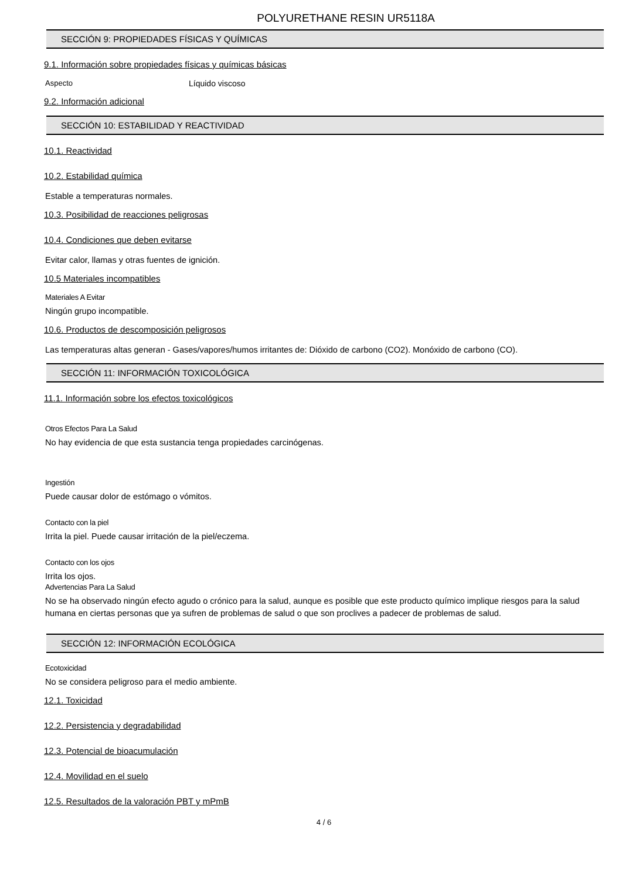POLYURETHANE RESIN UR5118A
SECCIÓN 9: PROPIEDADES FÍSICAS Y QUÍMICAS
9.1. Información sobre propiedades físicas y químicas básicas
Aspecto Líquido viscoso
9.2. Información adicional
SECCIÓN 10: ESTABILIDAD Y REACTIVIDAD
10.1. Reactividad
10.2. Estabilidad química
Estable a temperaturas normales.
10.3. Posibilidad de reacciones peligrosas
10.4. Condiciones que deben evitarse
Evitar calor, llamas y otras fuentes de ignición.
10.5 Materiales incompatibles
Materiales A Evitar
Ningún grupo incompatible.
10.6. Productos de descomposición peligrosos
Las temperaturas altas generan - Gases/vapores/humos irritantes de: Dióxido de carbono (CO2). Monóxido de carbono (CO).
SECCIÓN 11: INFORMACIÓN TOXICOLÓGICA
11.1. Información sobre los efectos toxicológicos
Otros Efectos Para La Salud
No hay evidencia de que esta sustancia tenga propiedades carcinógenas.
Ingestión
Puede causar dolor de estómago o vómitos.
Contacto con la piel
Irrita la piel. Puede causar irritación de la piel/eczema.
Contacto con los ojos
Irrita los ojos.
Advertencias Para La Salud
No se ha observado ningún efecto agudo o crónico para la salud, aunque es posible que este producto químico implique riesgos para la salud humana en ciertas personas que ya sufren de problemas de salud o que son proclives a padecer de problemas de salud.
SECCIÓN 12: INFORMACIÓN ECOLÓGICA
Ecotoxicidad
No se considera peligroso para el medio ambiente.
12.1. Toxicidad
12.2. Persistencia y degradabilidad
12.3. Potencial de bioacumulación
12.4. Movilidad en el suelo
12.5. Resultados de la valoración PBT y mPmB
4 / 6